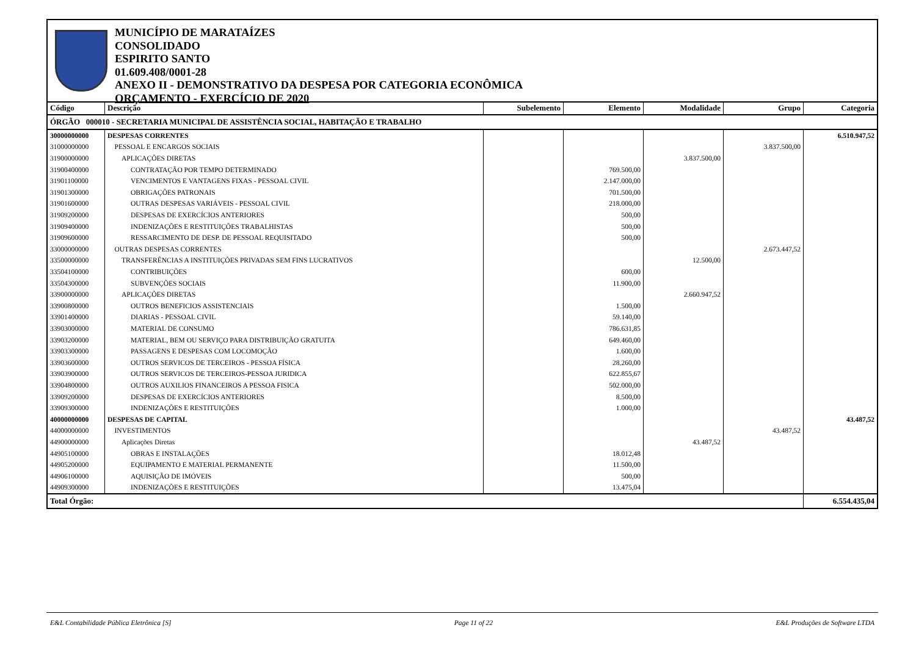MUNICÍPIO DE MARATAÍZES
CONSOLIDADO
ESPIRITO SANTO
01.609.408/0001-28
ANEXO II - DEMONSTRATIVO DA DESPESA POR CATEGORIA ECONÔMICA
ORÇAMENTO - EXERCÍCIO DE 2020
| Código | Descrição | Subelemento | Elemento | Modalidade | Grupo | Categoria |
| --- | --- | --- | --- | --- | --- | --- |
| ÓRGÃO 000010 - SECRETARIA MUNICIPAL DE ASSISTÊNCIA SOCIAL, HABITAÇÃO E TRABALHO | | | | | | |
| 30000000000 | DESPESAS CORRENTES | | | | | 6.510.947,52 |
| 31000000000 | PESSOAL E ENCARGOS SOCIAIS | | | | 3.837.500,00 | |
| 31900000000 | APLICAÇÕES DIRETAS | | | 3.837.500,00 | | |
| 31900400000 | CONTRATAÇÃO POR TEMPO DETERMINADO | | 769.500,00 | | | |
| 31901100000 | VENCIMENTOS E VANTAGENS FIXAS - PESSOAL CIVIL | | 2.147.000,00 | | | |
| 31901300000 | OBRIGAÇÕES PATRONAIS | | 701.500,00 | | | |
| 31901600000 | OUTRAS DESPESAS VARIÁVEIS - PESSOAL CIVIL | | 218.000,00 | | | |
| 31909200000 | DESPESAS DE EXERCÍCIOS ANTERIORES | | 500,00 | | | |
| 31909400000 | INDENIZAÇÕES E RESTITUIÇÕES TRABALHISTAS | | 500,00 | | | |
| 31909600000 | RESSARCIMENTO DE DESP. DE PESSOAL REQUISITADO | | 500,00 | | | |
| 33000000000 | OUTRAS DESPESAS CORRENTES | | | | 2.673.447,52 | |
| 33500000000 | TRANSFERÊNCIAS A INSTITUIÇÕES PRIVADAS SEM FINS LUCRATIVOS | | | 12.500,00 | | |
| 33504100000 | CONTRIBUIÇÕES | | 600,00 | | | |
| 33504300000 | SUBVENÇÕES SOCIAIS | | 11.900,00 | | | |
| 33900000000 | APLICAÇÕES DIRETAS | | | 2.660.947,52 | | |
| 33900800000 | OUTROS BENEFICIOS ASSISTENCIAIS | | 1.500,00 | | | |
| 33901400000 | DIARIAS - PESSOAL CIVIL | | 59.140,00 | | | |
| 33903000000 | MATERIAL DE CONSUMO | | 786.631,85 | | | |
| 33903200000 | MATERIAL, BEM OU SERVIÇO PARA DISTRIBUIÇÃO GRATUITA | | 649.460,00 | | | |
| 33903300000 | PASSAGENS E DESPESAS COM LOCOMOÇÃO | | 1.600,00 | | | |
| 33903600000 | OUTROS SERVICOS DE TERCEIROS - PESSOA FÍSICA | | 28.260,00 | | | |
| 33903900000 | OUTROS SERVICOS DE TERCEIROS-PESSOA JURIDICA | | 622.855,67 | | | |
| 33904800000 | OUTROS AUXILIOS FINANCEIROS A PESSOA FISICA | | 502.000,00 | | | |
| 33909200000 | DESPESAS DE EXERCÍCIOS ANTERIORES | | 8.500,00 | | | |
| 33909300000 | INDENIZAÇÕES E RESTITUIÇÕES | | 1.000,00 | | | |
| 40000000000 | DESPESAS DE CAPITAL | | | | | 43.487,52 |
| 44000000000 | INVESTIMENTOS | | | | 43.487,52 | |
| 44900000000 | Aplicações Diretas | | | 43.487,52 | | |
| 44905100000 | OBRAS E INSTALAÇÕES | | 18.012,48 | | | |
| 44905200000 | EQUIPAMENTO E MATERIAL PERMANENTE | | 11.500,00 | | | |
| 44906100000 | AQUISIÇÃO DE IMÓVEIS | | 500,00 | | | |
| 44909300000 | INDENIZAÇÕES E RESTITUIÇÕES | | 13.475,04 | | | |
| Total Órgão: | | | | | | 6.554.435,04 |
E&L Contabilidade Pública Eletrônica [S] Page 11 of 22 E&L Produções de Software LTDA